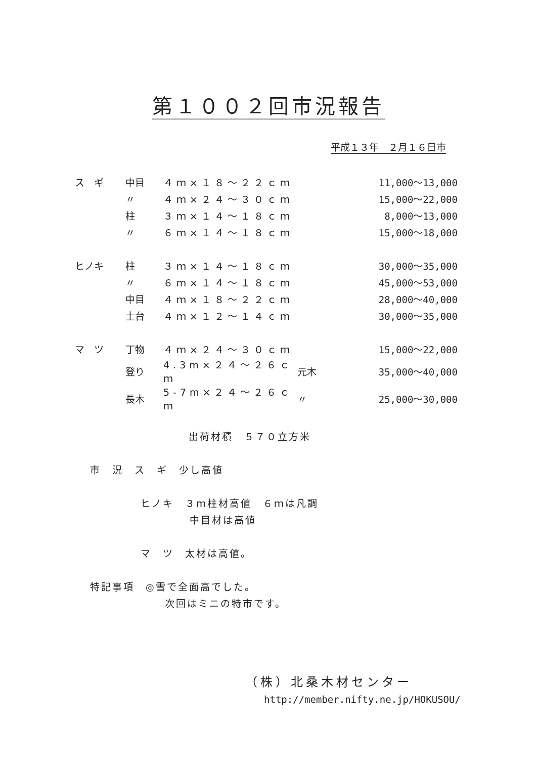第１００２回市況報告
平成１３年　２月１６日市
| ス ギ | 中目 | ４ｍ×１８～２２ｃｍ | | 11,000～13,000 |
| | 〃 | ４ｍ×２４～３０ｃｍ | | 15,000～22,000 |
| | 柱 | ３ｍ×１４～１８ｃｍ | | 8,000～13,000 |
| | 〃 | ６ｍ×１４～１８ｃｍ | | 15,000～18,000 |
| ヒノキ | 柱 | ３ｍ×１４～１８ｃｍ | | 30,000～35,000 |
| | 〃 | ６ｍ×１４～１８ｃｍ | | 45,000～53,000 |
| | 中目 | ４ｍ×１８～２２ｃｍ | | 28,000～40,000 |
| | 土台 | ４ｍ×１２～１４ｃｍ | | 30,000～35,000 |
| マ ツ | 丁物 | ４ｍ×２４～３０ｃｍ | | 15,000～22,000 |
| | 登り | 4.3m×２４～２６ｃｍ | 元木 | 35,000～40,000 |
| | 長木 | 5-7m×２４～２６ｃｍ | 〃 | 25,000～30,000 |
出荷材積　５７０立方米
市　況　ス　ギ　少し高値
ヒノキ　３ｍ柱材高値　６ｍは凡調
中目材は高値
マ　ツ　太材は高値。
特記事項　◎雪で全面高でした。
次回はミニの特市です。
（株）北桑木材センター
http://member.nifty.ne.jp/HOKUSOU/